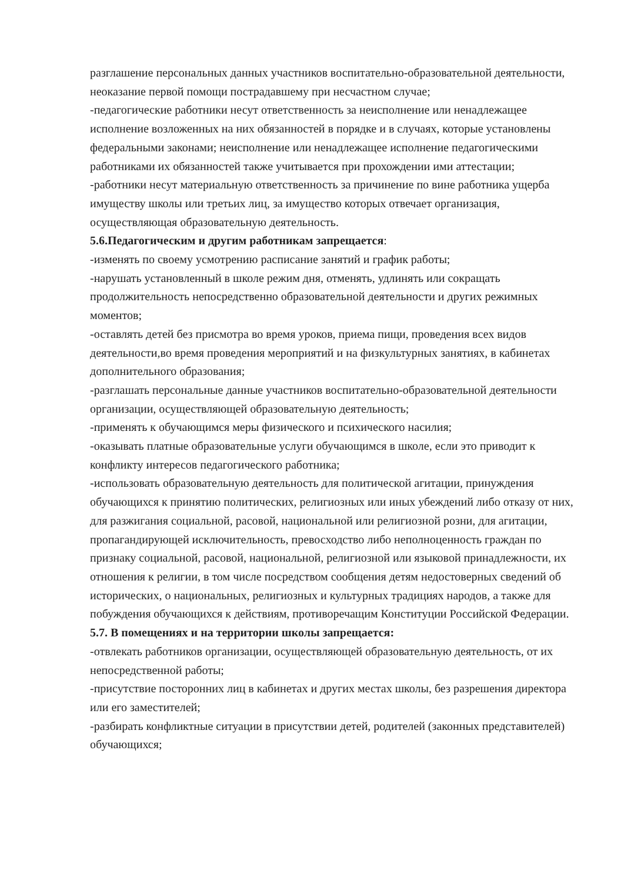разглашение персональных данных участников воспитательно-образовательной деятельности, неоказание первой помощи пострадавшему при несчастном случае;
-педагогические работники несут ответственность за неисполнение или ненадлежащее исполнение возложенных на них обязанностей в порядке и в случаях, которые установлены федеральными законами; неисполнение или ненадлежащее исполнение педагогическими работниками их обязанностей также учитывается при прохождении ими аттестации;
-работники несут материальную ответственность за причинение по вине работника ущерба имуществу школы или третьих лиц, за имущество которых отвечает организация, осуществляющая образовательную деятельность.
5.6.Педагогическим и другим работникам запрещается:
-изменять по своему усмотрению расписание занятий и график работы;
-нарушать установленный в школе режим дня, отменять, удлинять или сокращать продолжительность непосредственно образовательной деятельности и других режимных моментов;
-оставлять детей без присмотра во время уроков, приема пищи, проведения всех видов деятельности,во время проведения мероприятий и на физкультурных занятиях, в кабинетах дополнительного образования;
-разглашать персональные данные участников воспитательно-образовательной деятельности организации, осуществляющей образовательную деятельность;
-применять к обучающимся меры физического и психического насилия;
-оказывать платные образовательные услуги обучающимся в школе, если это приводит к конфликту интересов педагогического работника;
-использовать образовательную деятельность для политической агитации, принуждения обучающихся к принятию политических, религиозных или иных убеждений либо отказу от них, для разжигания социальной, расовой, национальной или религиозной розни, для агитации, пропагандирующей исключительность, превосходство либо неполноценность граждан по признаку социальной, расовой, национальной, религиозной или языковой принадлежности, их отношения к религии, в том числе посредством сообщения детям недостоверных сведений об исторических, о национальных, религиозных и культурных традициях народов, а также для побуждения обучающихся к действиям, противоречащим Конституции Российской Федерации.
5.7. В помещениях и на территории школы запрещается:
-отвлекать работников организации, осуществляющей образовательную деятельность, от их непосредственной работы;
-присутствие посторонних лиц в кабинетах и других местах школы, без разрешения директора или его заместителей;
-разбирать конфликтные ситуации в присутствии детей, родителей (законных представителей) обучающихся;